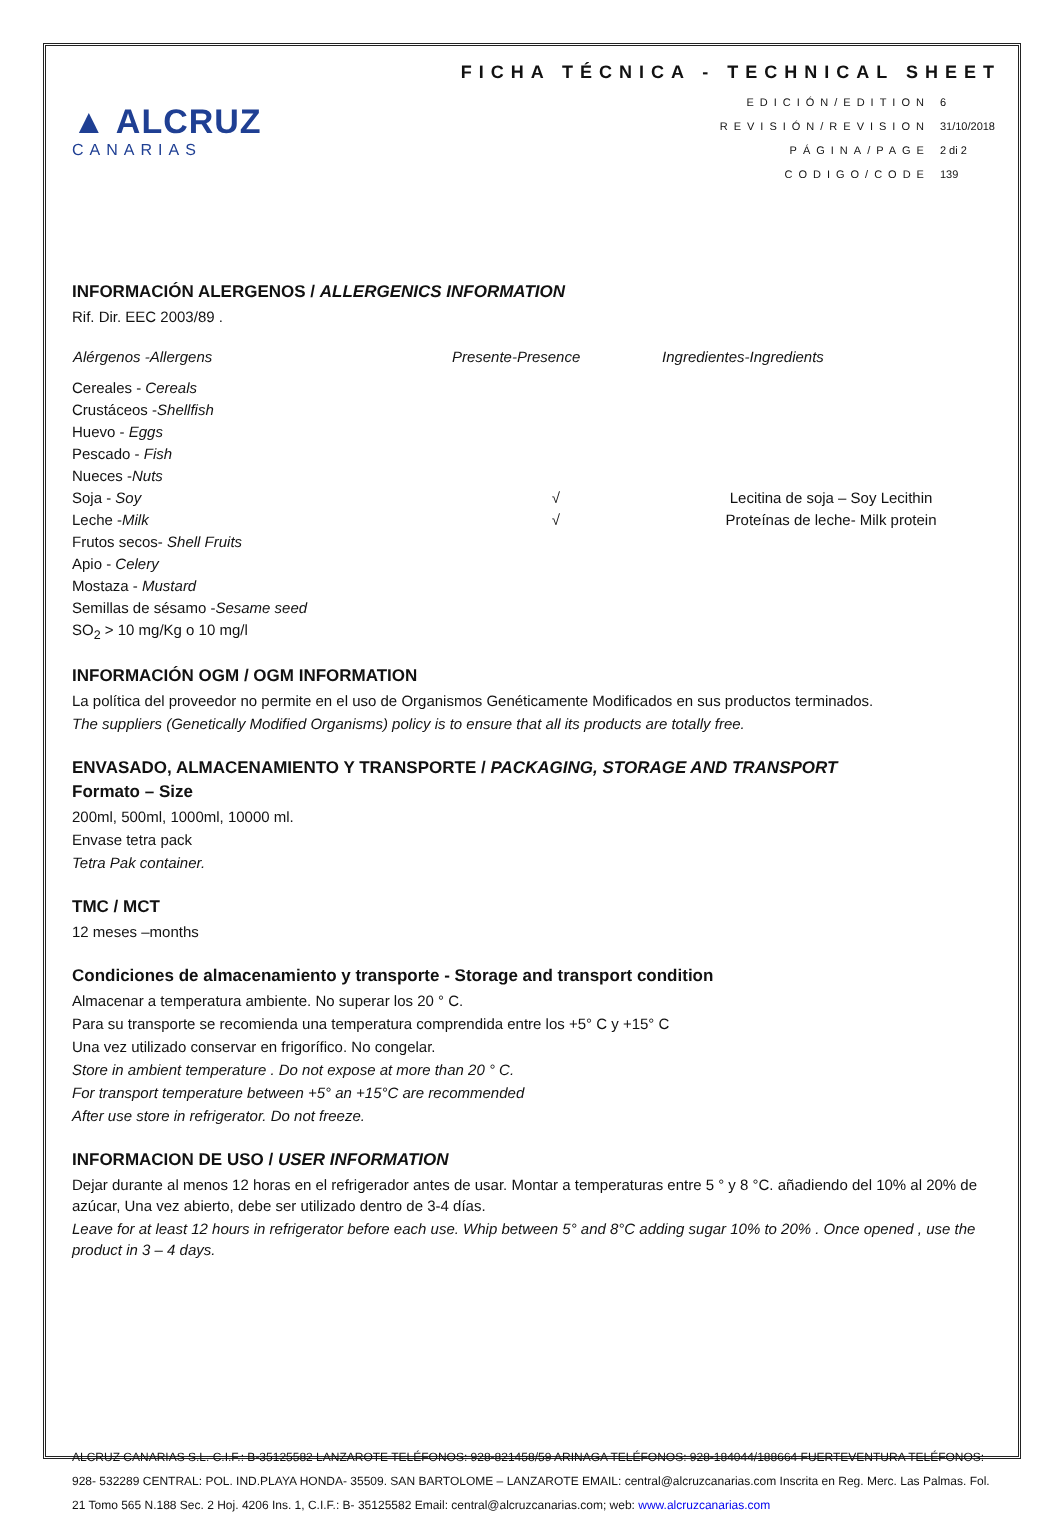▲ ALCRUZ
CANARIAS
FICHA TÉCNICA - TECHNICAL SHEET
| EDICIÓN/EDITION | 6 |
| REVISIÓN/REVISION | 31/10/2018 |
| PÁGINA/PAGE | 2 di 2 |
| CODIGO/CODE | 139 |
INFORMACIÓN ALERGENOS / ALLERGENICS INFORMATION
Rif. Dir. EEC 2003/89 .
| Alérgenos -Allergens | Presente-Presence | Ingredientes-Ingredients |
| --- | --- | --- |
| Cereales - Cereals | | |
| Crustáceos - Shellfish | | |
| Huevo - Eggs | | |
| Pescado - Fish | | |
| Nueces - Nuts | | |
| Soja - Soy | √ | Lecitina de soja – Soy Lecithin |
| Leche - Milk | √ | Proteínas de leche- Milk protein |
| Frutos secos- Shell Fruits | | |
| Apio - Celery | | |
| Mostaza - Mustard | | |
| Semillas de sésamo - Sesame seed | | |
| SO<sub>2</sub> > 10 mg/Kg o 10 mg/l | | |
INFORMACIÓN OGM / OGM INFORMATION
La política del proveedor no permite en el uso de Organismos Genéticamente Modificados en sus productos terminados.
The suppliers (Genetically Modified Organisms) policy is to ensure that all its products are totally free.
ENVASADO, ALMACENAMIENTO Y TRANSPORTE / PACKAGING, STORAGE AND TRANSPORT
Formato – Size
200ml, 500ml, 1000ml, 10000 ml.
Envase tetra pack
Tetra Pak container.
TMC / MCT
12 meses –months
Condiciones de almacenamiento y transporte - Storage and transport condition
Almacenar a temperatura ambiente. No superar los 20 ° C.
Para su transporte se recomienda una temperatura comprendida entre los +5° C y +15° C
Una vez utilizado conservar en frigorífico. No congelar.
Store in ambient temperature . Do not expose at more than 20 ° C.
For transport temperature between +5° an +15°C are recommended
After use store in refrigerator. Do not freeze.
INFORMACION DE USO / USER INFORMATION
Dejar durante al menos 12 horas en el refrigerador antes de usar. Montar a temperaturas entre 5 ° y 8 °C. añadiendo del 10% al 20% de azúcar, Una vez abierto, debe ser utilizado dentro de 3-4 días.
Leave for at least 12 hours in refrigerator before each use. Whip between 5° and 8°C adding sugar 10% to 20% . Once opened , use the product in 3 – 4 days.
ALCRUZ CANARIAS S.L. C.I.F.: B-35125582 LANZAROTE TELÉFONOS: 928-821458/59 ARINAGA TELÉFONOS: 928-184044/188664 FUERTEVENTURA TELÉFONOS: 928- 532289 CENTRAL: POL. IND.PLAYA HONDA- 35509. SAN BARTOLOME – LANZAROTE EMAIL: central@alcruzcanarias.com Inscrita en Reg. Merc. Las Palmas. Fol. 21 Tomo 565 N.188 Sec. 2 Hoj. 4206 Ins. 1, C.I.F.: B- 35125582 Email: central@alcruzcanarias.com; web: www.alcruzcanarias.com